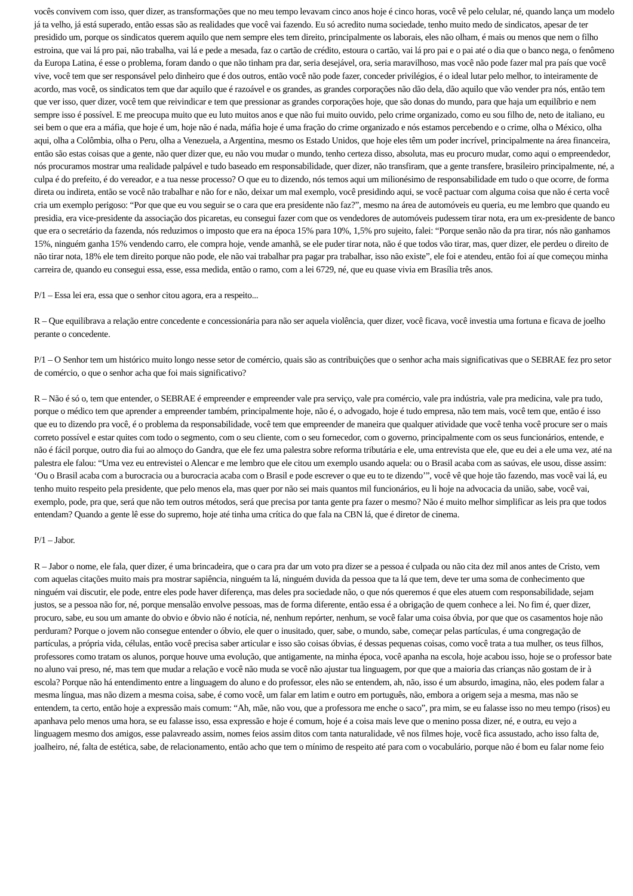vocês convivem com isso, quer dizer, as transformações que no meu tempo levavam cinco anos hoje é cinco horas, você vê pelo celular, né, quando lança um modelo já ta velho, já está superado, então essas são as realidades que você vai fazendo. Eu só acredito numa sociedade, tenho muito medo de sindicatos, apesar de ter presidido um, porque os sindicatos querem aquilo que nem sempre eles tem direito, principalmente os laborais, eles não olham, é mais ou menos que nem o filho estroina, que vai lá pro pai, não trabalha, vai lá e pede a mesada, faz o cartão de crédito, estoura o cartão, vai lá pro pai e o pai até o dia que o banco nega, o fenômeno da Europa Latina, é esse o problema, foram dando o que não tinham pra dar, seria desejável, ora, seria maravilhoso, mas você não pode fazer mal pra país que você vive, você tem que ser responsável pelo dinheiro que é dos outros, então você não pode fazer, conceder privilégios, é o ideal lutar pelo melhor, to inteiramente de acordo, mas você, os sindicatos tem que dar aquilo que é razoável e os grandes, as grandes corporações não dão dela, dão aquilo que vão vender pra nós, então tem que ver isso, quer dizer, você tem que reivindicar e tem que pressionar as grandes corporações hoje, que são donas do mundo, para que haja um equilíbrio e nem sempre isso é possível. E me preocupa muito que eu luto muitos anos e que não fui muito ouvido, pelo crime organizado, como eu sou filho de, neto de italiano, eu sei bem o que era a máfia, que hoje é um, hoje não é nada, máfia hoje é uma fração do crime organizado e nós estamos percebendo e o crime, olha o México, olha aqui, olha a Colômbia, olha o Peru, olha a Venezuela, a Argentina, mesmo os Estado Unidos, que hoje eles têm um poder incrível, principalmente na área financeira, então são estas coisas que a gente, não quer dizer que, eu não vou mudar o mundo, tenho certeza disso, absoluta, mas eu procuro mudar, como aqui o empreendedor, nós procuramos mostrar uma realidade palpável e tudo baseado em responsabilidade, quer dizer, não transfiram, que a gente transfere, brasileiro principalmente, né, a culpa é do prefeito, é do vereador, e a tua nesse processo? O que eu to dizendo, nós temos aqui um milionésimo de responsabilidade em tudo o que ocorre, de forma direta ou indireta, então se você não trabalhar e não for e não, deixar um mal exemplo, você presidindo aqui, se você pactuar com alguma coisa que não é certa você cria um exemplo perigoso: “Por que que eu vou seguir se o cara que era presidente não faz?”, mesmo na área de automóveis eu queria, eu me lembro que quando eu presidia, era vice-presidente da associação dos picaretas, eu consegui fazer com que os vendedores de automóveis pudessem tirar nota, era um ex-presidente de banco que era o secretário da fazenda, nós reduzimos o imposto que era na época 15% para 10%, 1,5% pro sujeito, falei: “Porque senão não da pra tirar, nós não ganhamos 15%, ninguém ganha 15% vendendo carro, ele compra hoje, vende amanhã, se ele puder tirar nota, não é que todos vão tirar, mas, quer dizer, ele perdeu o direito de não tirar nota, 18% ele tem direito porque não pode, ele não vai trabalhar pra pagar pra trabalhar, isso não existe”, ele foi e atendeu, então foi aí que começou minha carreira de, quando eu consegui essa, esse, essa medida, então o ramo, com a lei 6729, né, que eu quase vivia em Brasília três anos.
P/1 – Essa lei era, essa que o senhor citou agora, era a respeito...
R – Que equilibrava a relação entre concedente e concessionária para não ser aquela violência, quer dizer, você ficava, você investia uma fortuna e ficava de joelho perante o concedente.
P/1 – O Senhor tem um histórico muito longo nesse setor de comércio, quais são as contribuições que o senhor acha mais significativas que o SEBRAE fez pro setor de comércio, o que o senhor acha que foi mais significativo?
R – Não é só o, tem que entender, o SEBRAE é empreender e empreender vale pra serviço, vale pra comércio, vale pra indústria, vale pra medicina, vale pra tudo, porque o médico tem que aprender a empreender também, principalmente hoje, não é, o advogado, hoje é tudo empresa, não tem mais, você tem que, então é isso que eu to dizendo pra você, é o problema da responsabilidade, você tem que empreender de maneira que qualquer atividade que você tenha você procure ser o mais correto possível e estar quites com todo o segmento, com o seu cliente, com o seu fornecedor, com o governo, principalmente com os seus funcionários, entende, e não é fácil porque, outro dia fui ao almoço do Gandra, que ele fez uma palestra sobre reforma tributária e ele, uma entrevista que ele, que eu dei a ele uma vez, até na palestra ele falou: “Uma vez eu entrevistei o Alencar e me lembro que ele citou um exemplo usando aquela: ou o Brasil acaba com as saúvas, ele usou, disse assim: ‘Ou o Brasil acaba com a burocracia ou a burocracia acaba com o Brasil e pode escrever o que eu to te dizendo’”, você vê que hoje tão fazendo, mas você vai lá, eu tenho muito respeito pela presidente, que pelo menos ela, mas quer por não sei mais quantos mil funcionários, eu li hoje na advocacia da união, sabe, você vai, exemplo, pode, pra que, será que não tem outros métodos, será que precisa por tanta gente pra fazer o mesmo? Não é muito melhor simplificar as leis pra que todos entendam? Quando a gente lê esse do supremo, hoje até tinha uma crítica do que fala na CBN lá, que é diretor de cinema.
P/1 – Jabor.
R – Jabor o nome, ele fala, quer dizer, é uma brincadeira, que o cara pra dar um voto pra dizer se a pessoa é culpada ou não cita dez mil anos antes de Cristo, vem com aquelas citações muito mais pra mostrar sapiência, ninguém ta lá, ninguém duvida da pessoa que ta lá que tem, deve ter uma soma de conhecimento que ninguém vai discutir, ele pode, entre eles pode haver diferença, mas deles pra sociedade não, o que nós queremos é que eles atuem com responsabilidade, sejam justos, se a pessoa não for, né, porque mensalão envolve pessoas, mas de forma diferente, então essa é a obrigação de quem conhece a lei. No fim é, quer dizer, procuro, sabe, eu sou um amante do obvio e óbvio não é notícia, né, nenhum repórter, nenhum, se você falar uma coisa óbvia, por que que os casamentos hoje não perduram? Porque o jovem não consegue entender o óbvio, ele quer o inusitado, quer, sabe, o mundo, sabe, começar pelas partículas, é uma congregação de partículas, a própria vida, células, então você precisa saber articular e isso são coisas óbvias, é dessas pequenas coisas, como você trata a tua mulher, os teus filhos, professores como tratam os alunos, porque houve uma evolução, que antigamente, na minha época, você apanha na escola, hoje acabou isso, hoje se o professor bate no aluno vai preso, né, mas tem que mudar a relação e você não muda se você não ajustar tua linguagem, por que que a maioria das crianças não gostam de ir à escola? Porque não há entendimento entre a linguagem do aluno e do professor, eles não se entendem, ah, não, isso é um absurdo, imagina, não, eles podem falar a mesma língua, mas não dizem a mesma coisa, sabe, é como você, um falar em latim e outro em português, não, embora a origem seja a mesma, mas não se entendem, ta certo, então hoje a expressão mais comum: “Ah, mãe, não vou, que a professora me enche o saco”, pra mim, se eu falasse isso no meu tempo (risos) eu apanhava pelo menos uma hora, se eu falasse isso, essa expressão e hoje é comum, hoje é a coisa mais leve que o menino possa dizer, né, e outra, eu vejo a linguagem mesmo dos amigos, esse palavreado assim, nomes feios assim ditos com tanta naturalidade, vê nos filmes hoje, você fica assustado, acho isso falta de, joalheiro, né, falta de estética, sabe, de relacionamento, então acho que tem o mínimo de respeito até para com o vocabulário, porque não é bom eu falar nome feio